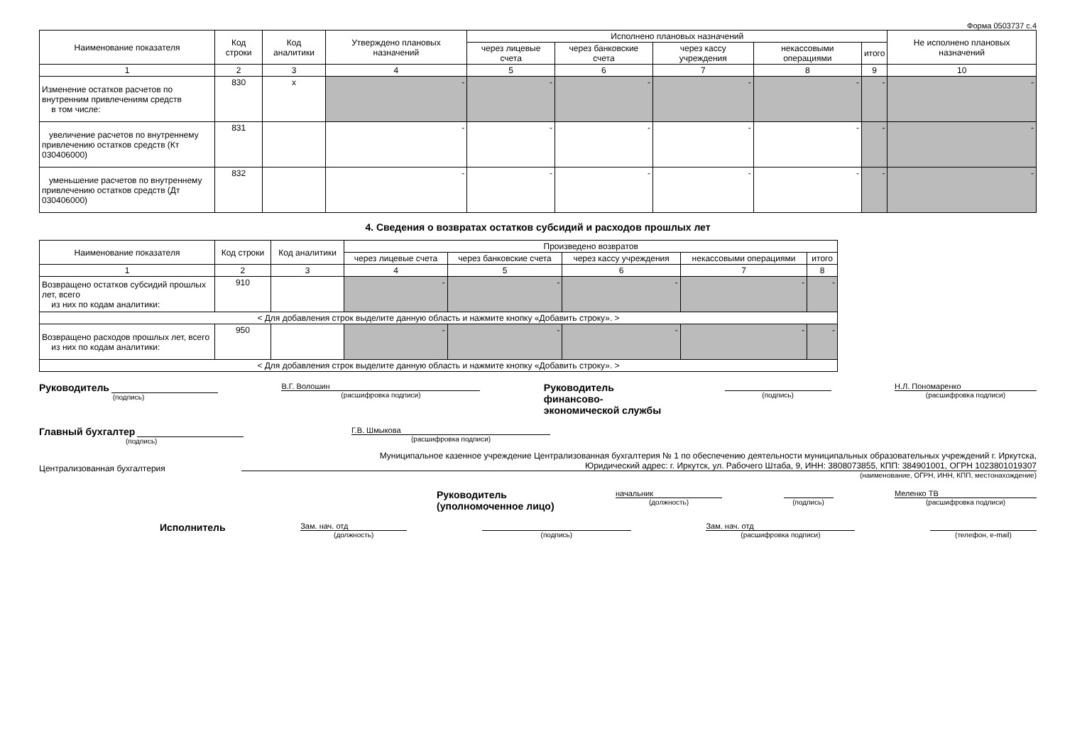Форма 0503737 с.4
| Наименование показателя | Код строки | Код аналитики | Утверждено плановых назначений | Исполнено плановых назначений | | | | | Не исполнено плановых назначений |
| --- | --- | --- | --- | --- | --- | --- | --- | --- | --- |
| | | | | через лицевые счета | через банковские счета | через кассу учреждения | некассовыми операциями | итого | |
| 1 | 2 | 3 | 4 | 5 | 6 | 7 | 8 | 9 | 10 |
| Изменение остатков расчетов по внутренним привлечениям средств в том числе: | 830 | x | - | - | - | - | - | - | - |
| увеличение расчетов по внутреннему привлечению остатков средств (Кт 030406000) | 831 | | - | - | - | - | - | - | - |
| уменьшение расчетов по внутреннему привлечению остатков средств (Дт 030406000) | 832 | | - | - | - | - | - | - | - |
4. Сведения о возвратах остатков субсидий и расходов прошлых лет
| Наименование показателя | Код строки | Код аналитики | Произведено возвратов | | | | |
| --- | --- | --- | --- | --- | --- | --- | --- |
| | | | через лицевые счета | через банковские счета | через кассу учреждения | некассовыми операциями | итого |
| 1 | 2 | 3 | 4 | 5 | 6 | 7 | 8 |
| Возвращено остатков субсидий прошлых лет, всего из них по кодам аналитики: | 910 | | - | - | - | - | - |
| < Для добавления строк выделите данную область и нажмите кнопку «Добавить строку». > | | | | | | | |
| Возвращено расходов прошлых лет, всего из них по кодам аналитики: | 950 | | - | - | - | - | - |
| < Для добавления строк выделите данную область и нажмите кнопку «Добавить строку». > | | | | | | | |
Руководитель
(подпись)
В.Г. Волошин
(расшифровка подписи)
Руководитель
финансово-
экономической службы
(подпись) Н.Л. Пономаренко
(расшифровка подписи)
Главный бухгалтер
(подпись)
Г.В. Шмыкова
(расшифровка подписи)
Централизованная бухгалтерия
Муниципальное казенное учреждение Централизованная бухгалтерия № 1 по обеспечению деятельности муниципальных образовательных учреждений г. Иркутска,
Юридический адрес: г. Иркутск, ул. Рабочего Штаба, 9, ИНН: 3808073855, КПП: 384901001, ОГРН 1023801019307
(наименование, ОГРН, ИНН, КПП, местонахождение)
Руководитель
(уполномоченное лицо)
начальник
(должность)
(подпись) Меленко ТВ
(расшифровка подписи)
Исполнитель
Зам. нач. отд
(должность)
(подпись) Зам. нач. отд
(расшифровка подписи)
(телефон, e-mail)